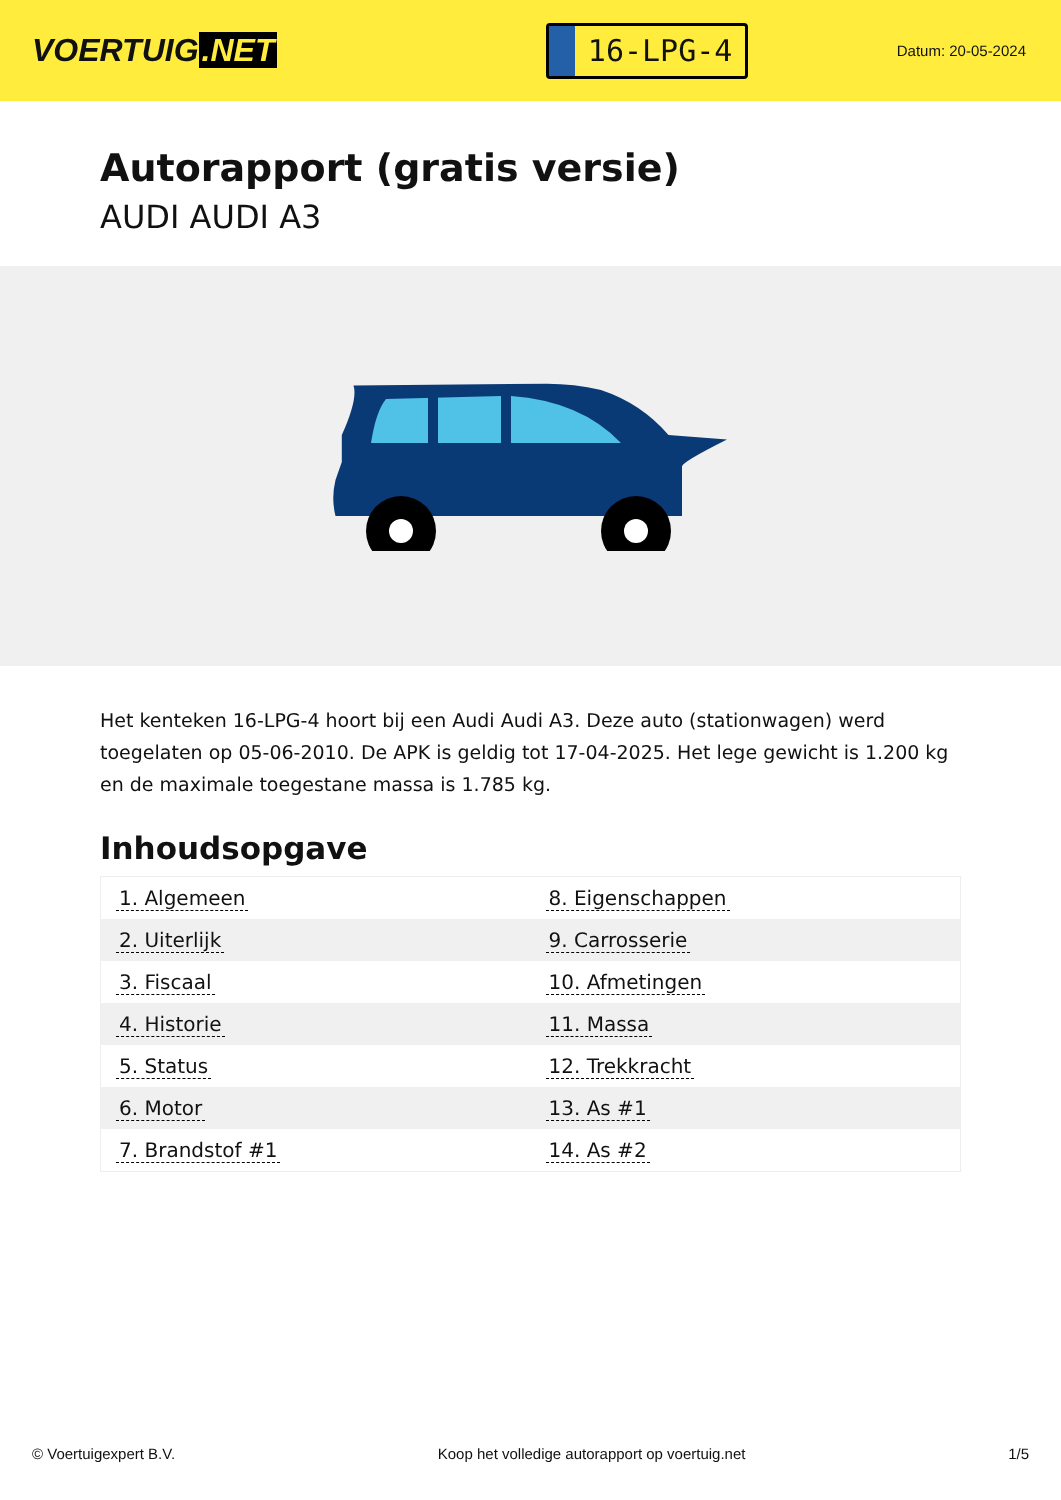VOERTUIG.NET
16-LPG-4
Datum: 20-05-2024
Autorapport (gratis versie)
AUDI AUDI A3
Het kenteken 16-LPG-4 hoort bij een Audi Audi A3. Deze auto (stationwagen) werd toegelaten op 05-06-2010. De APK is geldig tot 17-04-2025. Het lege gewicht is 1.200 kg en de maximale toegestane massa is 1.785 kg.
Inhoudsopgave
| 1. Algemeen | 8. Eigenschappen |
| 2. Uiterlijk | 9. Carrosserie |
| 3. Fiscaal | 10. Afmetingen |
| 4. Historie | 11. Massa |
| 5. Status | 12. Trekkracht |
| 6. Motor | 13. As #1 |
| 7. Brandstof #1 | 14. As #2 |
© Voertuigexpert B.V. Koop het volledige autorapport op voertuig.net 1/5